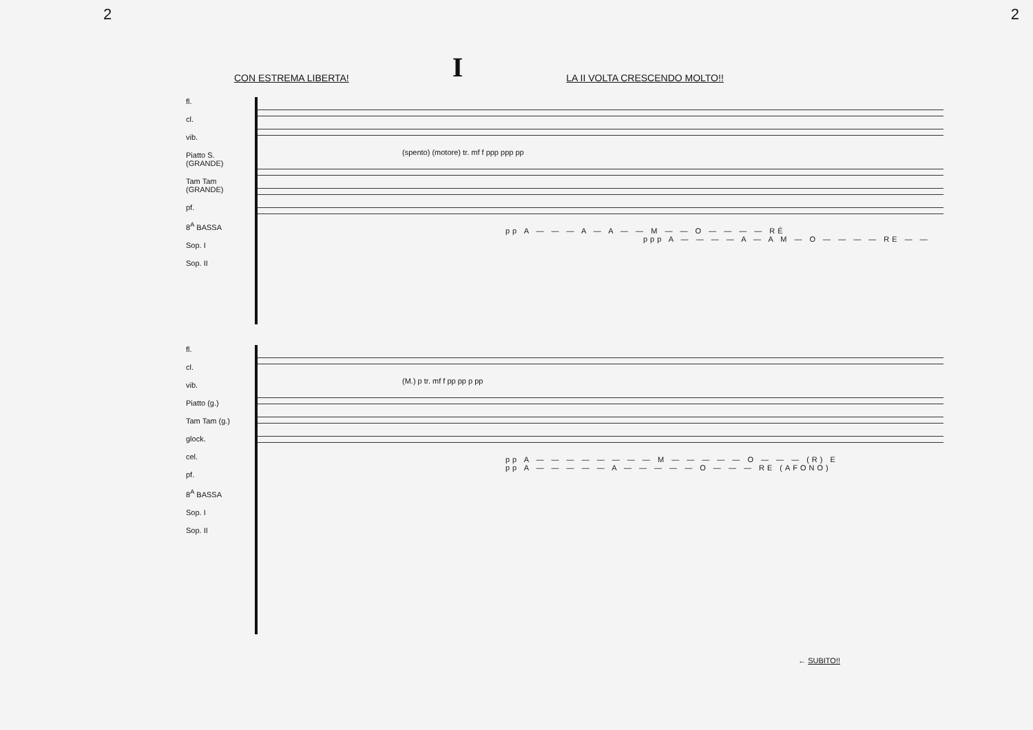2 2
CON ESTREMA LIBERTA! I LA II VOLTA CRESCENDO MOLTO!!
fl.
cl.
vib.
Piatto S. (GRANDE)
Tam Tam (GRANDE)
pf.
8<sup>A</sup> BASSA
Sop. I
Sop. II
(spento) (motore) tr. mf f ppp ppp pp
pp A — — — A — A — — M — — O — — — — RÉ
ppp A — — — — A — A M — O — — — — RE — —
fl.
cl.
vib.
Piatto (g.)
Tam Tam (g.)
glock.
cel.
pf.
8<sup>A</sup> BASSA
Sop. I
Sop. II
(M.) p tr. mf f pp pp p pp
pp A — — — — — — — — M — — — — — O — — — (R) E
pp A — — — — — A — — — — — O — — — RE (AFONO)
← SUBITO!!